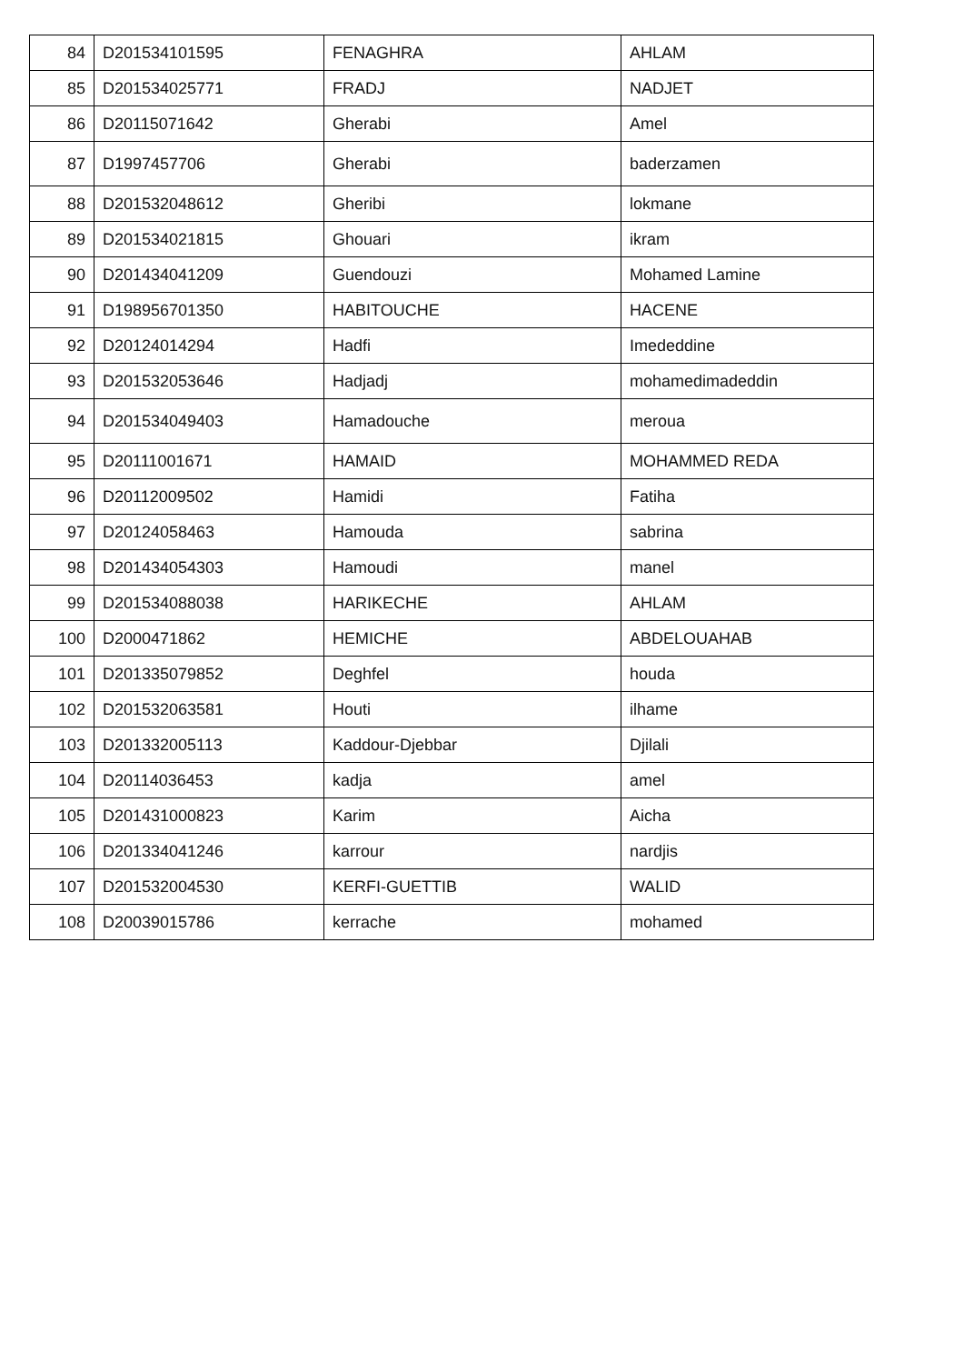| 84 | D201534101595 | FENAGHRA | AHLAM |
| 85 | D201534025771 | FRADJ | NADJET |
| 86 | D20115071642 | Gherabi | Amel |
| 87 | D1997457706 | Gherabi | baderzamen |
| 88 | D201532048612 | Gheribi | lokmane |
| 89 | D201534021815 | Ghouari | ikram |
| 90 | D201434041209 | Guendouzi | Mohamed Lamine |
| 91 | D198956701350 | HABITOUCHE | HACENE |
| 92 | D20124014294 | Hadfi | Imededdine |
| 93 | D201532053646 | Hadjadj | mohamedimadeddin |
| 94 | D201534049403 | Hamadouche | meroua |
| 95 | D20111001671 | HAMAID | MOHAMMED REDA |
| 96 | D20112009502 | Hamidi | Fatiha |
| 97 | D20124058463 | Hamouda | sabrina |
| 98 | D201434054303 | Hamoudi | manel |
| 99 | D201534088038 | HARIKECHE | AHLAM |
| 100 | D2000471862 | HEMICHE | ABDELOUAHAB |
| 101 | D201335079852 | Deghfel | houda |
| 102 | D201532063581 | Houti | ilhame |
| 103 | D201332005113 | Kaddour-Djebbar | Djilali |
| 104 | D20114036453 | kadja | amel |
| 105 | D201431000823 | Karim | Aicha |
| 106 | D201334041246 | karrour | nardjis |
| 107 | D201532004530 | KERFI-GUETTIB | WALID |
| 108 | D20039015786 | kerrache | mohamed |